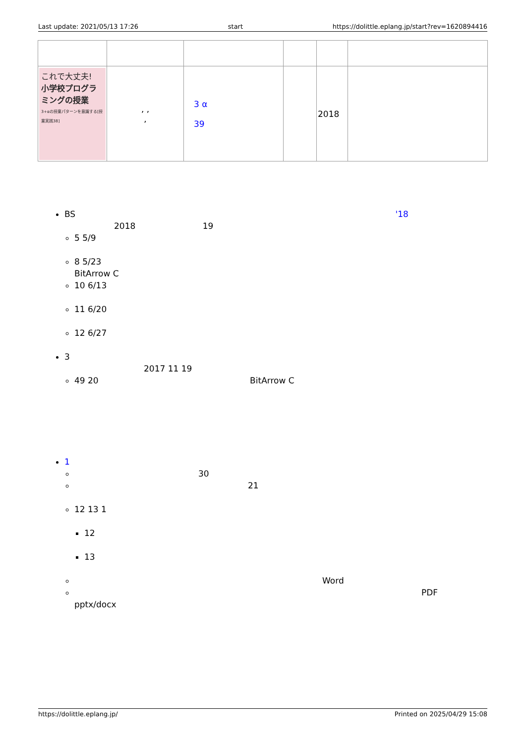Last update: 2021/05/13 17:26 start https://dolittle.eplang.jp/start?rev=1620894416
| これで大丈夫! 小学校プログラミングの授業 3+αの授業パターンを意識する[授業実践38] | , , , | 3 α 39 | | 2018 | |
BS '18
2018 19
5 5/9
8 5/23
BitArrow C
10 6/13
11 6/20
12 6/27
3
2017 11 19
49 20 BitArrow C
1
30
21
12 13 1
12
13
Word
PDF
pptx/docx
https://dolittle.eplang.jp/ Printed on 2025/04/29 15:08